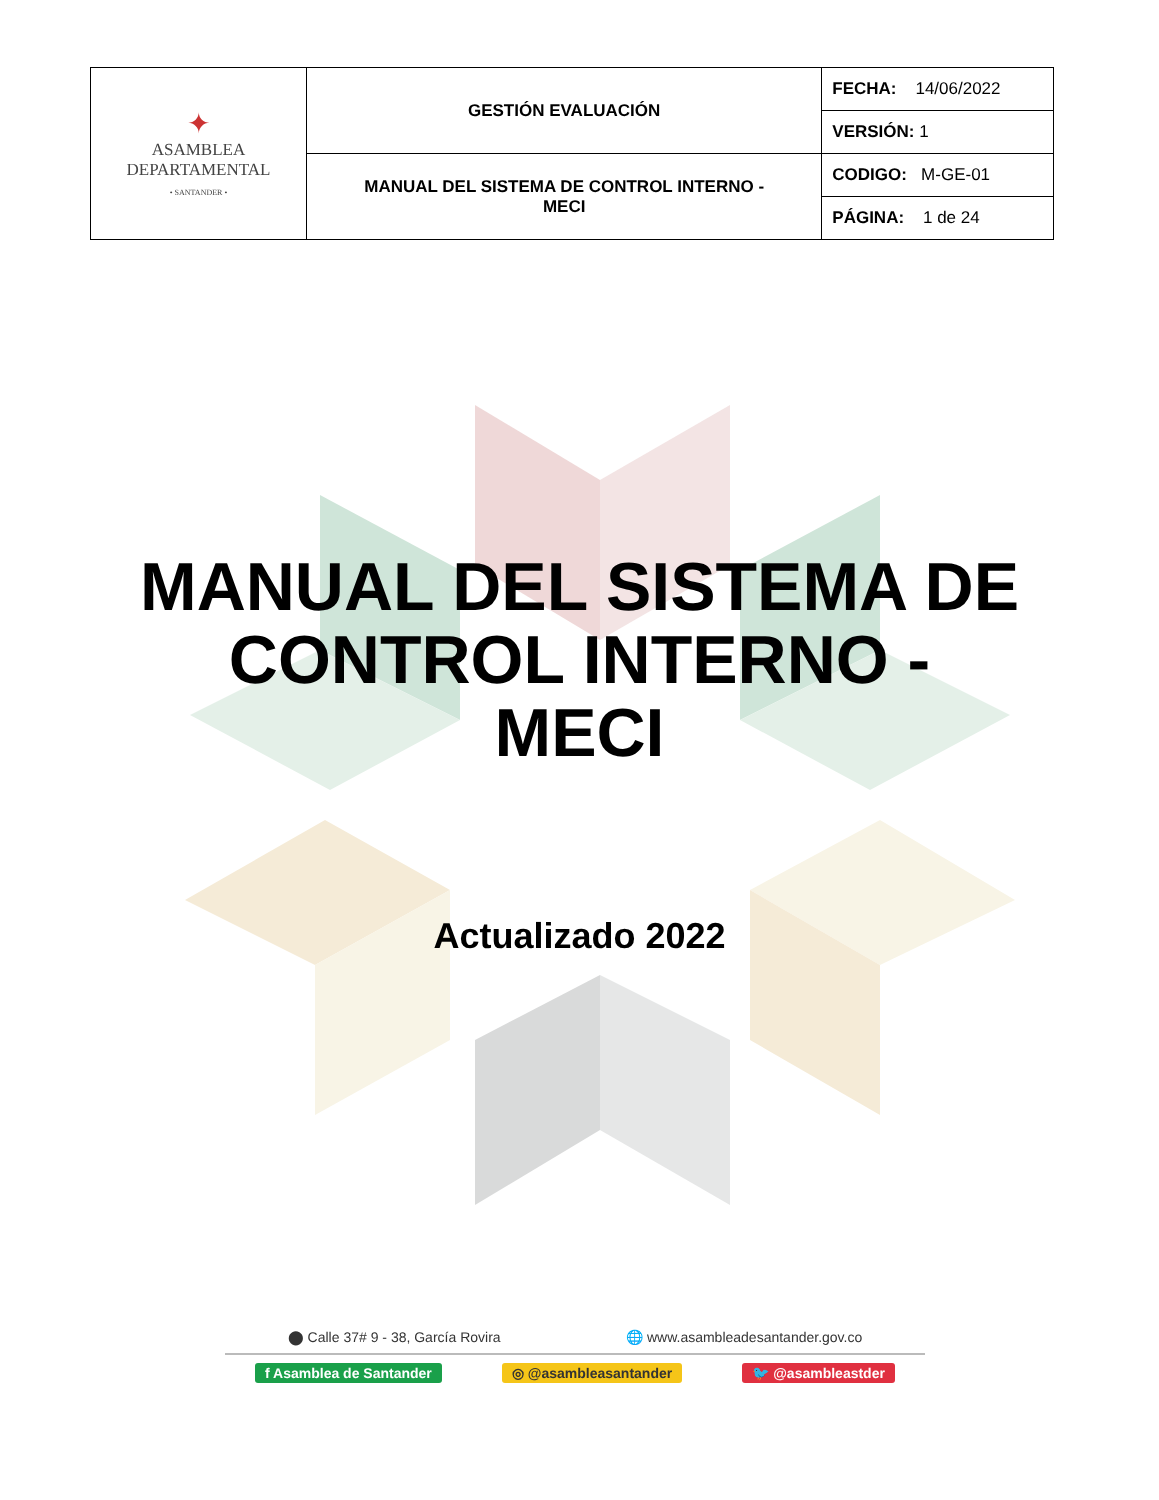| ✦ ASAMBLEA DEPARTAMENTAL • SANTANDER • | GESTIÓN EVALUACIÓN | FECHA: 14/06/2022 |
| | | VERSIÓN: 1 |
| | MANUAL DEL SISTEMA DE CONTROL INTERNO - MECI | CODIGO: M-GE-01 |
| | | PÁGINA: 1 de 24 |
MANUAL DEL SISTEMA DE
CONTROL INTERNO -
MECI
Actualizado 2022
⬤ Calle 37# 9 - 38, García Rovira 🌐 www.asambleadesantander.gov.co
f Asamblea de Santander ◎ @asambleasantander 🐦 @asambleastder